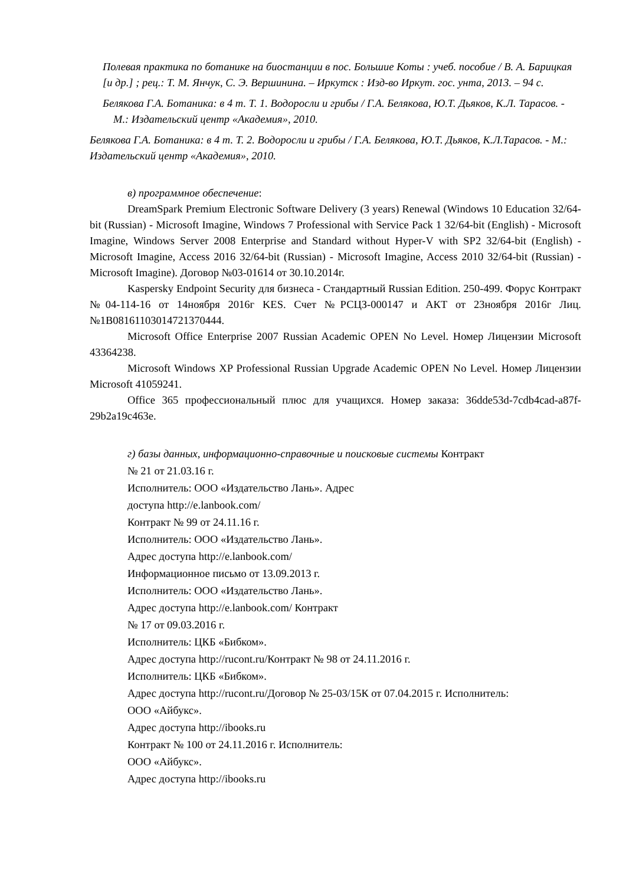Полевая практика по ботанике на биостанции в пос. Большие Коты : учеб. пособие / В. А. Барицкая [и др.] ; рец.: Т. М. Янчук, С. Э. Вершинина. – Иркутск : Изд-во Иркут. гос. унта, 2013. – 94 с.
Белякова Г.А. Ботаника: в 4 т. Т. 1. Водоросли и грибы / Г.А. Белякова, Ю.Т. Дьяков, К.Л. Тарасов. - М.: Издательский центр «Академия», 2010.
Белякова Г.А. Ботаника: в 4 т. Т. 2. Водоросли и грибы / Г.А. Белякова, Ю.Т. Дьяков, К.Л.Тарасов. - М.: Издательский центр «Академия», 2010.
в) программное обеспечение:
DreamSpark Premium Electronic Software Delivery (3 years) Renewal (Windows 10 Education 32/64-bit (Russian) - Microsoft Imagine, Windows 7 Professional with Service Pack 1 32/64-bit (English) - Microsoft Imagine, Windows Server 2008 Enterprise and Standard without Hyper-V with SP2 32/64-bit (English) - Microsoft Imagine, Access 2016 32/64-bit (Russian) - Microsoft Imagine, Access 2010 32/64-bit (Russian) - Microsoft Imagine). Договор №03-01614 от 30.10.2014г.
Kaspersky Endpoint Security для бизнеса - Стандартный Russian Edition. 250-499. Форус Контракт №04-114-16 от 14ноября 2016г KES. Счет №РСЦЗ-000147 и АКТ от 23ноября 2016г Лиц.№1B08161103014721370444.
Microsoft Office Enterprise 2007 Russian Academic OPEN No Level. Номер Лицензии Microsoft 43364238.
Microsoft Windows XP Professional Russian Upgrade Academic OPEN No Level. Номер Лицензии Microsoft 41059241.
Office 365 профессиональный плюс для учащихся. Номер заказа: 36dde53d-7cdb4cad-a87f-29b2a19c463e.
г) базы данных, информационно-справочные и поисковые системы Контракт
№ 21 от 21.03.16 г.
Исполнитель: ООО «Издательство Лань». Адрес
доступа http://e.lanbook.com/
Контракт № 99 от 24.11.16 г.
Исполнитель: ООО «Издательство Лань».
Адрес доступа http://e.lanbook.com/
Информационное письмо от 13.09.2013 г.
Исполнитель: ООО «Издательство Лань».
Адрес доступа http://e.lanbook.com/ Контракт
№ 17 от 09.03.2016 г.
Исполнитель: ЦКБ «Бибком».
Адрес доступа http://rucont.ru/Контракт № 98 от 24.11.2016 г.
Исполнитель: ЦКБ «Бибком».
Адрес доступа http://rucont.ru/Договор № 25-03/15К от 07.04.2015 г. Исполнитель:
ООО «Айбукс».
Адрес доступа http://ibooks.ru
Контракт № 100 от 24.11.2016 г. Исполнитель:
ООО «Айбукс».
Адрес доступа http://ibooks.ru